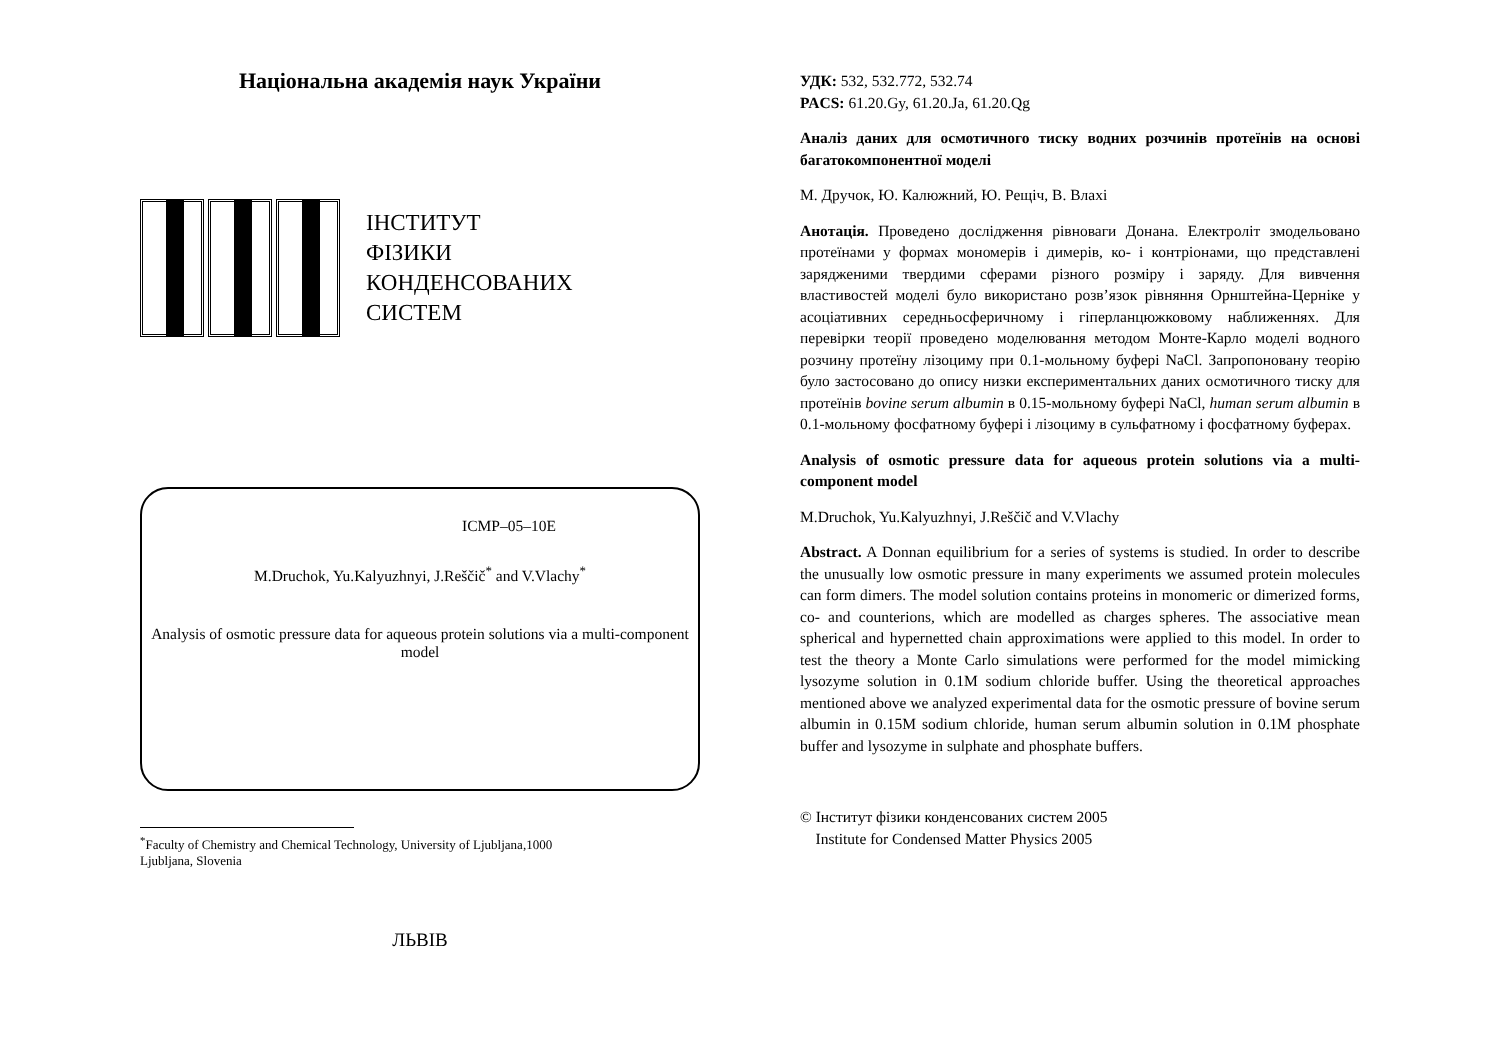Національна академія наук України
ІНСТИТУТ
ФІЗИКИ
КОНДЕНСОВАНИХ
СИСТЕМ
ICMP–05–10E
M.Druchok, Yu.Kalyuzhnyi, J.Reščič<sup>*</sup> and V.Vlachy<sup>*</sup>
Analysis of osmotic pressure data for aqueous protein solutions via a multi-component model
<sup>*</sup> Faculty of Chemistry and Chemical Technology, University of Ljubljana,1000
Ljubljana, Slovenia
ЛЬВІВ
УДК: 532, 532.772, 532.74
PACS: 61.20.Gy, 61.20.Ja, 61.20.Qg
Аналіз даних для осмотичного тиску водних розчинів протеїнів на основі багатокомпонентної моделі
М. Дручок, Ю. Калюжний, Ю. Рещіч, В. Влахі
Анотація. Проведено дослідження рівноваги Донана. Електроліт змодельовано протеїнами у формах мономерів і димерів, ко- і контріонами, що представлені зарядженими твердими сферами різного розміру і заряду. Для вивчення властивостей моделі було використано розв’язок рівняння Орнштейна-Церніке у асоціативних середньосферичному і гіперланцюжковому наближеннях. Для перевірки теорії проведено моделювання методом Монте-Карло моделі водного розчину протеїну лізоциму при 0.1-мольному буфері NaCl. Запропоновану теорію було застосовано до опису низки експериментальних даних осмотичного тиску для протеїнів bovine serum albumin в 0.15-мольному буфері NaCl, human serum albumin в 0.1-мольному фосфатному буфері і лізоциму в сульфатному і фосфатному буферах.
Analysis of osmotic pressure data for aqueous protein solutions via a multi-component model
M.Druchok, Yu.Kalyuzhnyi, J.Reščič and V.Vlachy
Abstract. A Donnan equilibrium for a series of systems is studied. In order to describe the unusually low osmotic pressure in many experiments we assumed protein molecules can form dimers. The model solution contains proteins in monomeric or dimerized forms, co- and counterions, which are modelled as charges spheres. The associative mean spherical and hypernetted chain approximations were applied to this model. In order to test the theory a Monte Carlo simulations were performed for the model mimicking lysozyme solution in 0.1M sodium chloride buffer. Using the theoretical approaches mentioned above we analyzed experimental data for the osmotic pressure of bovine serum albumin in 0.15M sodium chloride, human serum albumin solution in 0.1M phosphate buffer and lysozyme in sulphate and phosphate buffers.
© Інститут фізики конденсованих систем 2005
Institute for Condensed Matter Physics 2005